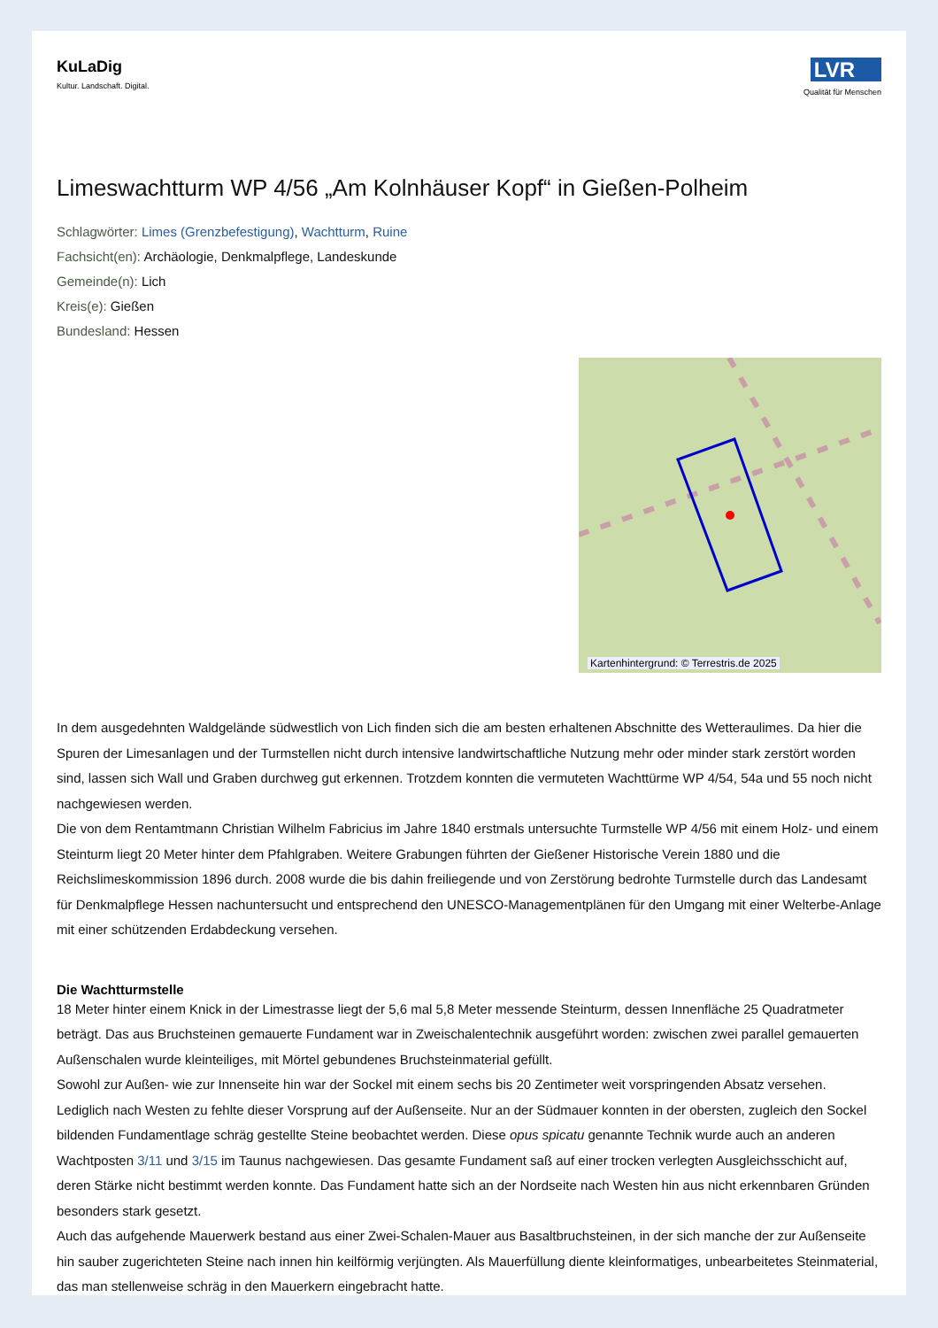KuLaDig
Kultur. Landschaft. Digital.
LVR
Qualität für Menschen
Limeswachtturm WP 4/56 „Am Kolnhäuser Kopf“ in Gießen-Polheim
Schlagwörter: Limes (Grenzbefestigung), Wachtturm, Ruine
Fachsicht(en): Archäologie, Denkmalpflege, Landeskunde
Gemeinde(n): Lich
Kreis(e): Gießen
Bundesland: Hessen
Kartenhintergrund: © Terrestris.de 2025
In dem ausgedehnten Waldgelände südwestlich von Lich finden sich die am besten erhaltenen Abschnitte des Wetteraulimes. Da hier die Spuren der Limesanlagen und der Turmstellen nicht durch intensive landwirtschaftliche Nutzung mehr oder minder stark zerstört worden sind, lassen sich Wall und Graben durchweg gut erkennen. Trotzdem konnten die vermuteten Wachttürme WP 4/54, 54a und 55 noch nicht nachgewiesen werden.
Die von dem Rentamtmann Christian Wilhelm Fabricius im Jahre 1840 erstmals untersuchte Turmstelle WP 4/56 mit einem Holz- und einem Steinturm liegt 20 Meter hinter dem Pfahlgraben. Weitere Grabungen führten der Gießener Historische Verein 1880 und die Reichslimeskommission 1896 durch. 2008 wurde die bis dahin freiliegende und von Zerstörung bedrohte Turmstelle durch das Landesamt für Denkmalpflege Hessen nachuntersucht und entsprechend den UNESCO-Managementplänen für den Umgang mit einer Welterbe-Anlage mit einer schützenden Erdabdeckung versehen.
Die Wachtturmstelle
18 Meter hinter einem Knick in der Limestrasse liegt der 5,6 mal 5,8 Meter messende Steinturm, dessen Innenfläche 25 Quadratmeter beträgt. Das aus Bruchsteinen gemauerte Fundament war in Zweischalentechnik ausgeführt worden: zwischen zwei parallel gemauerten Außenschalen wurde kleinteiliges, mit Mörtel gebundenes Bruchsteinmaterial gefüllt.
Sowohl zur Außen- wie zur Innenseite hin war der Sockel mit einem sechs bis 20 Zentimeter weit vorspringenden Absatz versehen. Lediglich nach Westen zu fehlte dieser Vorsprung auf der Außenseite. Nur an der Südmauer konnten in der obersten, zugleich den Sockel bildenden Fundamentlage schräg gestellte Steine beobachtet werden. Diese opus spicatu genannte Technik wurde auch an anderen Wachtposten 3/11 und 3/15 im Taunus nachgewiesen. Das gesamte Fundament saß auf einer trocken verlegten Ausgleichsschicht auf, deren Stärke nicht bestimmt werden konnte. Das Fundament hatte sich an der Nordseite nach Westen hin aus nicht erkennbaren Gründen besonders stark gesetzt.
Auch das aufgehende Mauerwerk bestand aus einer Zwei-Schalen-Mauer aus Basaltbruchsteinen, in der sich manche der zur Außenseite hin sauber zugerichteten Steine nach innen hin keilförmig verjüngten. Als Mauerfüllung diente kleinformatiges, unbearbeitetes Steinmaterial, das man stellenweise schräg in den Mauerkern eingebracht hatte.